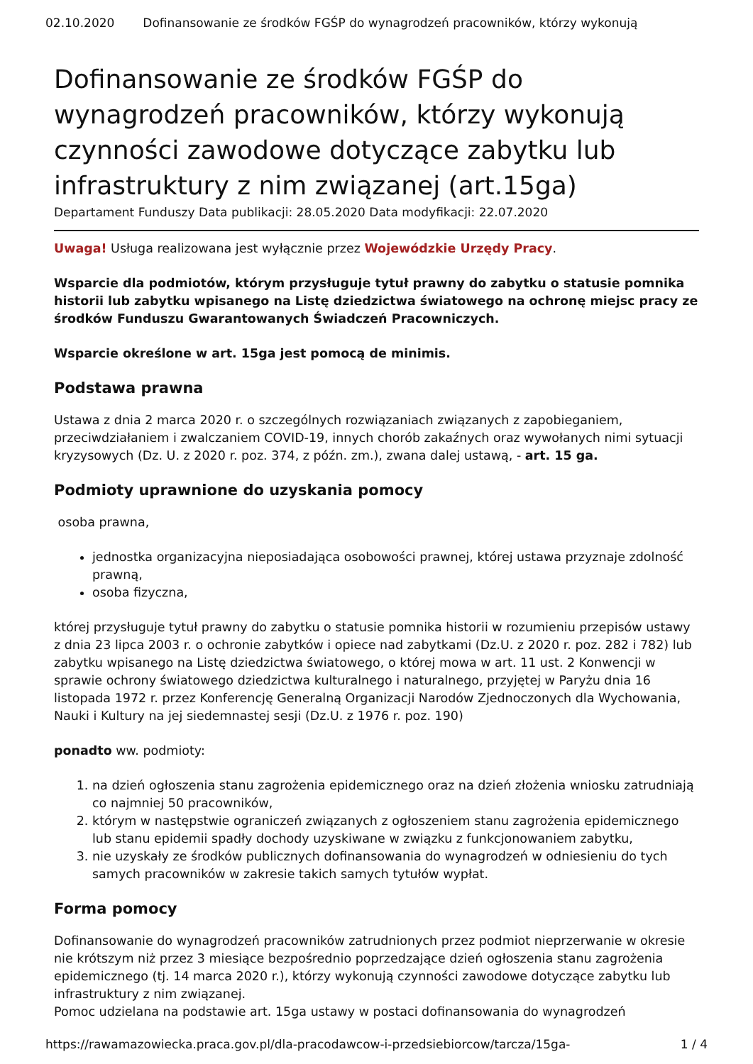02.10.2020 Dofinansowanie ze środków FGŚP do wynagrodzeń pracowników, którzy wykonują
Dofinansowanie ze środków FGŚP do wynagrodzeń pracowników, którzy wykonują czynności zawodowe dotyczące zabytku lub infrastruktury z nim związanej (art.15ga)
Departament Funduszy Data publikacji: 28.05.2020 Data modyfikacji: 22.07.2020
Uwaga! Usługa realizowana jest wyłącznie przez Wojewódzkie Urzędy Pracy.
Wsparcie dla podmiotów, którym przysługuje tytuł prawny do zabytku o statusie pomnika historii lub zabytku wpisanego na Listę dziedzictwa światowego na ochronę miejsc pracy ze środków Funduszu Gwarantowanych Świadczeń Pracowniczych.
Wsparcie określone w art. 15ga jest pomocą de minimis.
Podstawa prawna
Ustawa z dnia 2 marca 2020 r. o szczególnych rozwiązaniach związanych z zapobieganiem, przeciwdziałaniem i zwalczaniem COVID-19, innych chorób zakaźnych oraz wywołanych nimi sytuacji kryzysowych (Dz. U. z 2020 r. poz. 374, z późn. zm.), zwana dalej ustawą, - art. 15 ga.
Podmioty uprawnione do uzyskania pomocy
osoba prawna,
jednostka organizacyjna nieposiadająca osobowości prawnej, której ustawa przyznaje zdolność prawną,
osoba fizyczna,
której przysługuje tytuł prawny do zabytku o statusie pomnika historii w rozumieniu przepisów ustawy z dnia 23 lipca 2003 r. o ochronie zabytków i opiece nad zabytkami (Dz.U. z 2020 r. poz. 282 i 782) lub zabytku wpisanego na Listę dziedzictwa światowego, o której mowa w art. 11 ust. 2 Konwencji w sprawie ochrony światowego dziedzictwa kulturalnego i naturalnego, przyjętej w Paryżu dnia 16 listopada 1972 r. przez Konferencję Generalną Organizacji Narodów Zjednoczonych dla Wychowania, Nauki i Kultury na jej siedemnastej sesji (Dz.U. z 1976 r. poz. 190)
ponadto ww. podmioty:
1. na dzień ogłoszenia stanu zagrożenia epidemicznego oraz na dzień złożenia wniosku zatrudniają co najmniej 50 pracowników,
2. którym w następstwie ograniczeń związanych z ogłoszeniem stanu zagrożenia epidemicznego lub stanu epidemii spadły dochody uzyskiwane w związku z funkcjonowaniem zabytku,
3. nie uzyskały ze środków publicznych dofinansowania do wynagrodzeń w odniesieniu do tych samych pracowników w zakresie takich samych tytułów wypłat.
Forma pomocy
Dofinansowanie do wynagrodzeń pracowników zatrudnionych przez podmiot nieprzerwanie w okresie nie krótszym niż przez 3 miesiące bezpośrednio poprzedzające dzień ogłoszenia stanu zagrożenia epidemicznego (tj. 14 marca 2020 r.), którzy wykonują czynności zawodowe dotyczące zabytku lub infrastruktury z nim związanej.
Pomoc udzielana na podstawie art. 15ga ustawy w postaci dofinansowania do wynagrodzeń
https://rawamazowiecka.praca.gov.pl/dla-pracodawcow-i-przedsiebiorcow/tarcza/15ga- 1 / 4